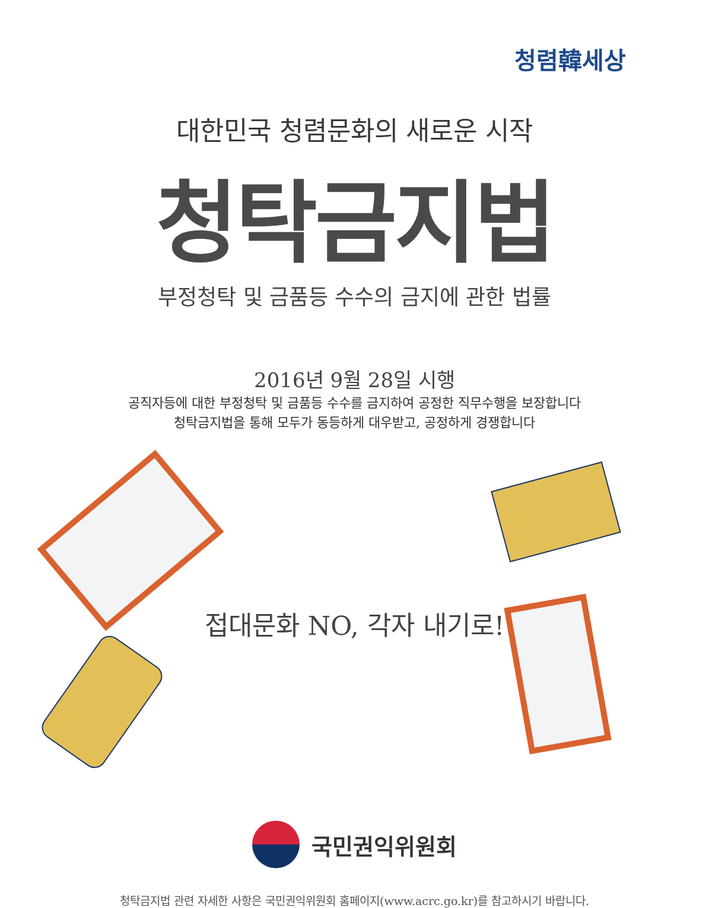청렴韓세상
대한민국 청렴문화의 새로운 시작
청탁금지법
부정청탁 및 금품등 수수의 금지에 관한 법률
2016년 9월 28일 시행
공직자등에 대한 부정청탁 및 금품등 수수를 금지하여 공정한 직무수행을 보장합니다
청탁금지법을 통해 모두가 동등하게 대우받고, 공정하게 경쟁합니다
접대문화 NO, 각자 내기로!
국민권익위원회
청탁금지법 관련 자세한 사항은 국민권익위원회 홈페이지(www.acrc.go.kr)를 참고하시기 바랍니다.